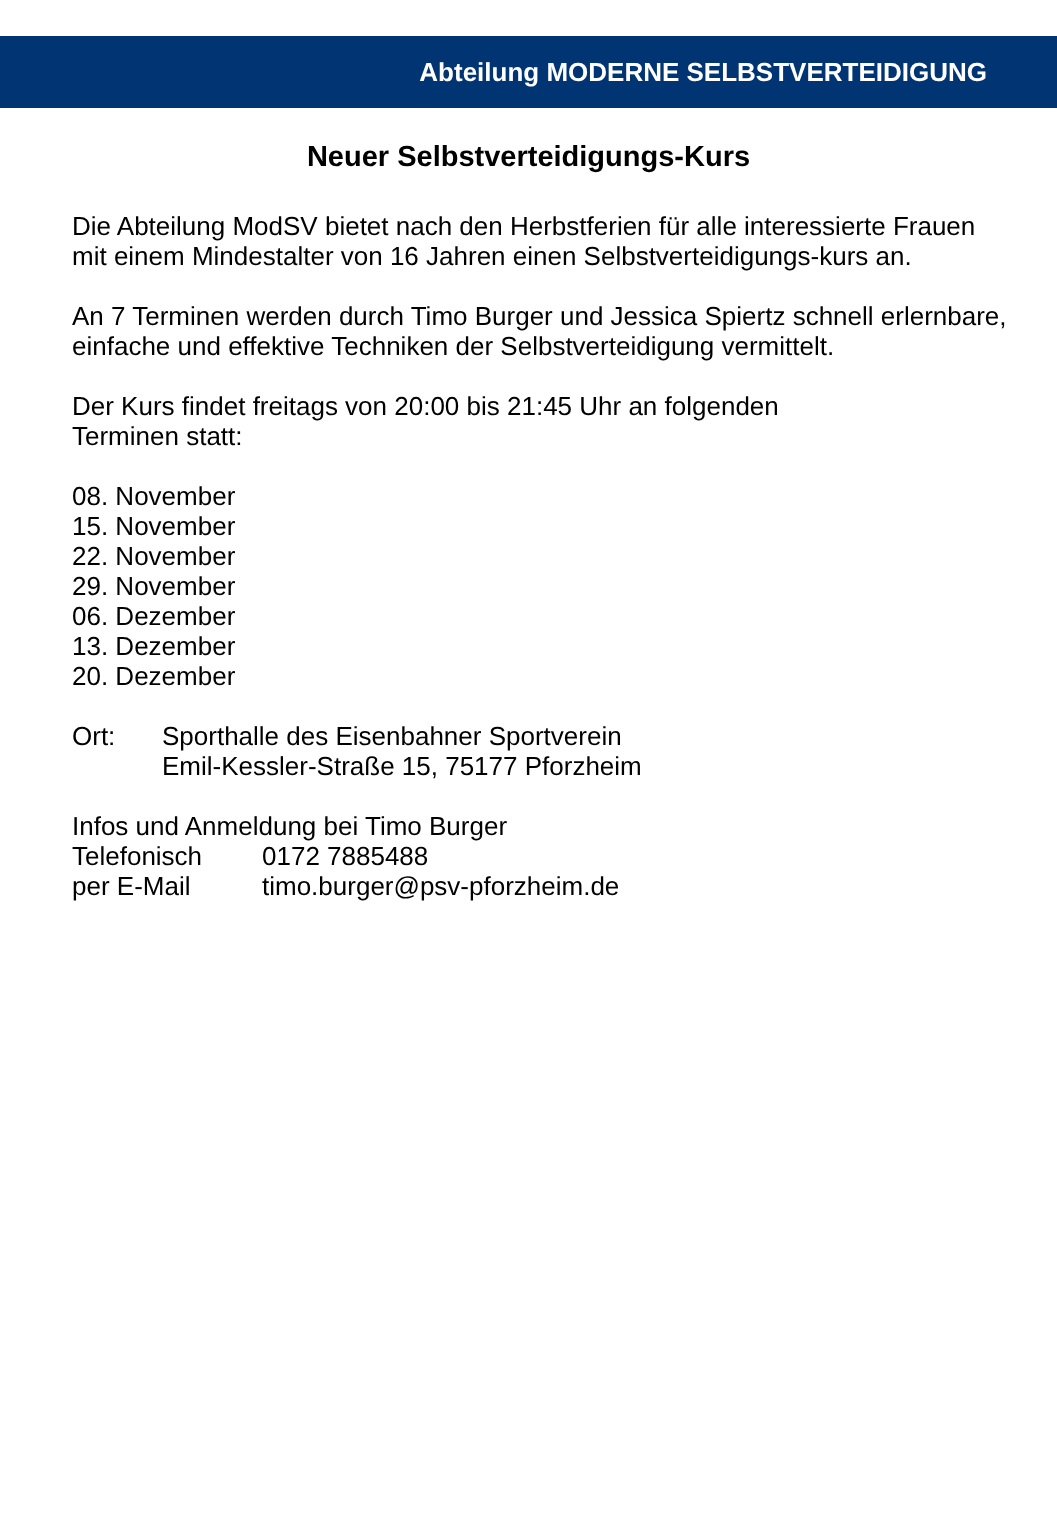Abteilung MODERNE SELBSTVERTEIDIGUNG
Neuer Selbstverteidigungs-Kurs
Die Abteilung ModSV bietet nach den Herbstferien für alle interessierte Frauen mit einem Mindestalter von 16 Jahren einen Selbstverteidigungs-kurs an.
An 7 Terminen werden durch Timo Burger und Jessica Spiertz schnell erlernbare, einfache und effektive Techniken der Selbstverteidigung vermittelt.
Der Kurs findet freitags von 20:00 bis 21:45 Uhr an folgenden
Terminen statt:
08. November
15. November
22. November
29. November
06. Dezember
13. Dezember
20. Dezember
Ort: Sporthalle des Eisenbahner Sportverein
Emil-Kessler-Straße 15, 75177 Pforzheim
Infos und Anmeldung bei Timo Burger
Telefonisch 0172 7885488
per E-Mail timo.burger@psv-pforzheim.de